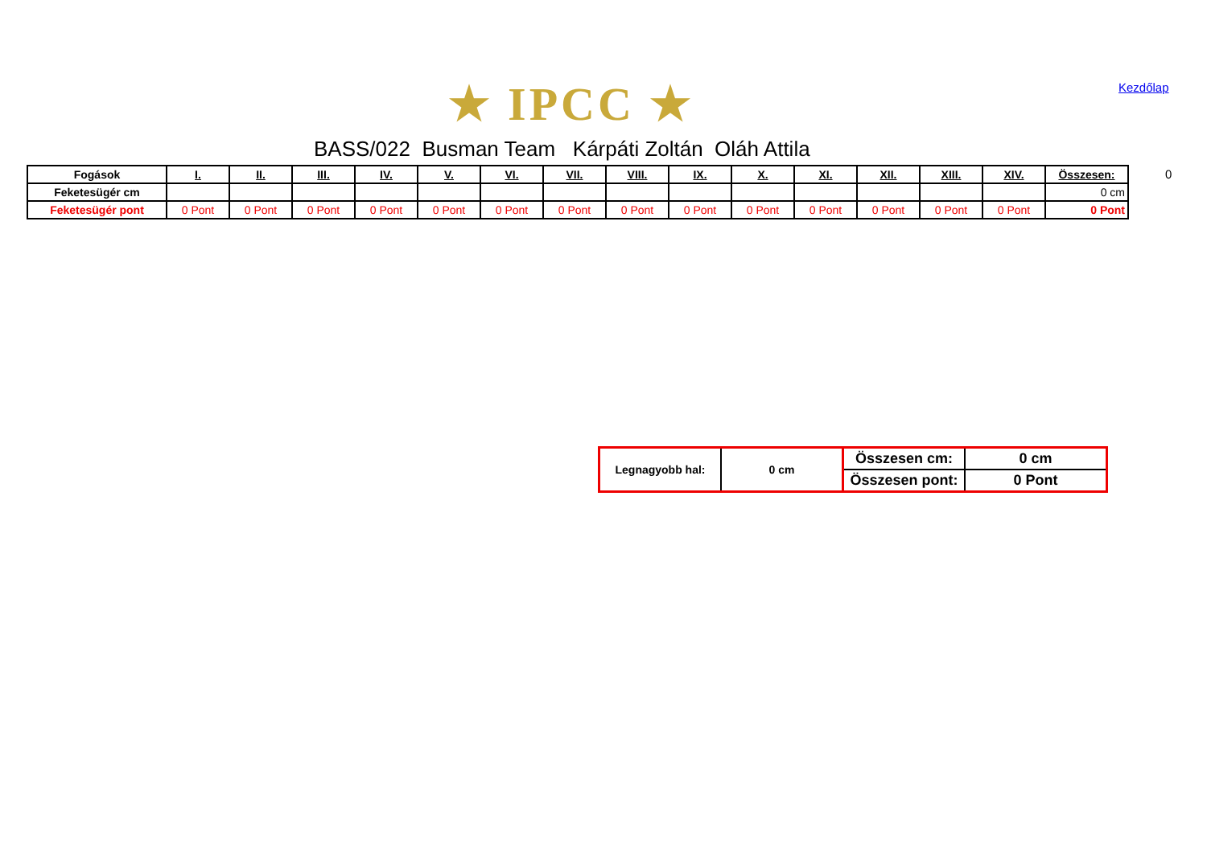★ IPCC ★ Kezdőlap
BASS/022 Busman Team Kárpáti Zoltán Oláh Attila
0
| Fogások | I. | II. | III. | IV. | V. | VI. | VII. | VIII. | IX. | X. | XI. | XII. | XIII. | XIV. | Összesen: |
| Feketesügér cm | | | | | | | | | | | | | | | 0 cm |
| Feketesügér pont | 0 Pont | 0 Pont | 0 Pont | 0 Pont | 0 Pont | 0 Pont | 0 Pont | 0 Pont | 0 Pont | 0 Pont | 0 Pont | 0 Pont | 0 Pont | 0 Pont | 0 Pont |
| Legnagyobb hal: | 0 cm | Összesen cm: | 0 cm |
| | | Összesen pont: | 0 Pont |